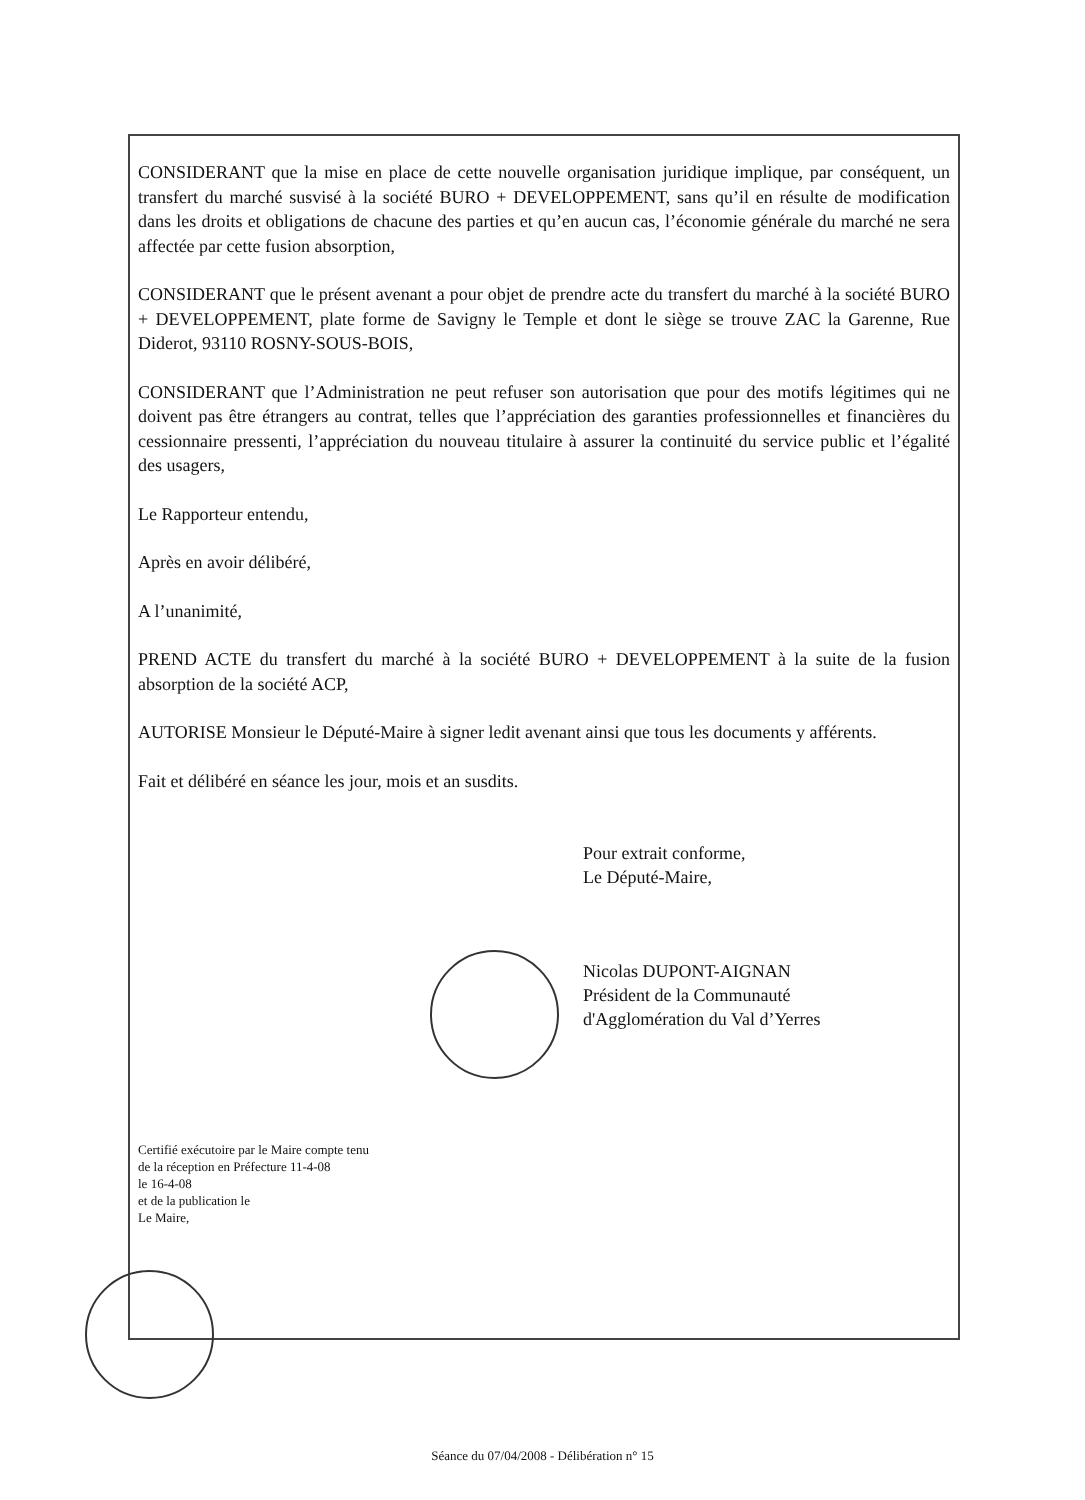CONSIDERANT que la mise en place de cette nouvelle organisation juridique implique, par conséquent, un transfert du marché susvisé à la société BURO + DEVELOPPEMENT, sans qu’il en résulte de modification dans les droits et obligations de chacune des parties et qu’en aucun cas, l’économie générale du marché ne sera affectée par cette fusion absorption,
CONSIDERANT que le présent avenant a pour objet de prendre acte du transfert du marché à la société BURO + DEVELOPPEMENT, plate forme de Savigny le Temple et dont le siège se trouve ZAC la Garenne, Rue Diderot, 93110 ROSNY-SOUS-BOIS,
CONSIDERANT que l’Administration ne peut refuser son autorisation que pour des motifs légitimes qui ne doivent pas être étrangers au contrat, telles que l’appréciation des garanties professionnelles et financières du cessionnaire pressenti, l’appréciation du nouveau titulaire à assurer la continuité du service public et l’égalité des usagers,
Le Rapporteur entendu,
Après en avoir délibéré,
A l’unanimité,
PREND ACTE du transfert du marché à la société BURO + DEVELOPPEMENT à la suite de la fusion absorption de la société ACP,
AUTORISE Monsieur le Député-Maire à signer ledit avenant ainsi que tous les documents y afférents.
Fait et délibéré en séance les jour, mois et an susdits.
Pour extrait conforme,
Le Député-Maire,
Nicolas DUPONT-AIGNAN
Président de la Communauté
d'Agglomération du Val d’Yerres
Certifié exécutoire par le Maire compte tenu
de la réception en Préfecture 11-4-08
le 16-4-08
et de la publication le
Le Maire,
Séance du 07/04/2008 - Délibération n° 15